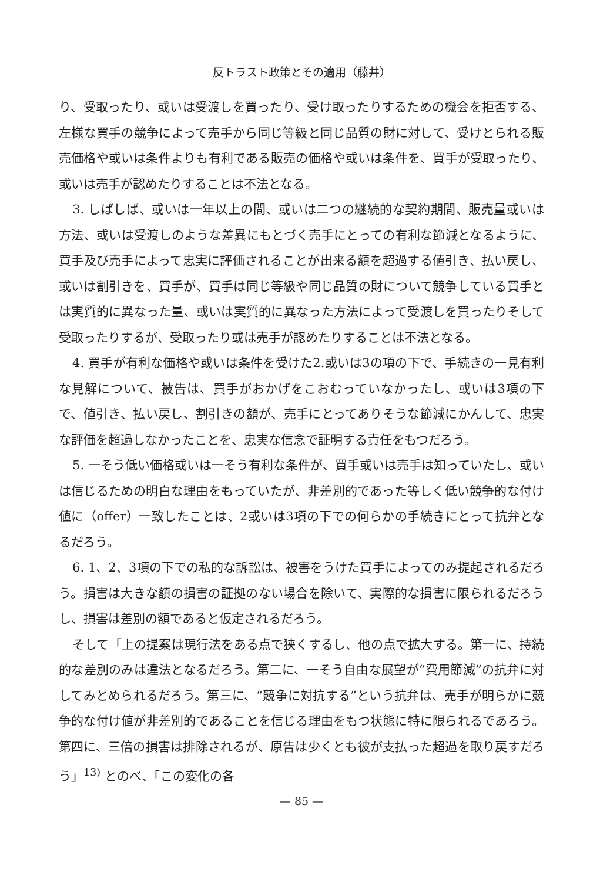反トラスト政策とその適用（藤井）
り、受取ったり、或いは受渡しを買ったり、受け取ったりするための機会を拒否する、左様な買手の競争によって売手から同じ等級と同じ品質の財に対して、受けとられる販売価格や或いは条件よりも有利である販売の価格や或いは条件を、買手が受取ったり、或いは売手が認めたりすることは不法となる。
3. しばしば、或いは一年以上の間、或いは二つの継続的な契約期間、販売量或いは方法、或いは受渡しのような差異にもとづく売手にとっての有利な節減となるように、買手及び売手によって忠実に評価されることが出来る額を超過する値引き、払い戻し、或いは割引きを、買手が、買手は同じ等級や同じ品質の財について競争している買手とは実質的に異なった量、或いは実質的に異なった方法によって受渡しを買ったりそして受取ったりするが、受取ったり或は売手が認めたりすることは不法となる。
4. 買手が有利な価格や或いは条件を受けた2.或いは3の項の下で、手続きの一見有利な見解について、被告は、買手がおかげをこおむっていなかったし、或いは3項の下で、値引き、払い戻し、割引きの額が、売手にとってありそうな節減にかんして、忠実な評価を超過しなかったことを、忠実な信念で証明する責任をもつだろう。
5. 一そう低い価格或いは一そう有利な条件が、買手或いは売手は知っていたし、或いは信じるための明白な理由をもっていたが、非差別的であった等しく低い競争的な付け値に（offer）一致したことは、2或いは3項の下での何らかの手続きにとって抗弁となるだろう。
6. 1、2、3項の下での私的な訴訟は、被害をうけた買手によってのみ提起されるだろう。損害は大きな額の損害の証拠のない場合を除いて、実際的な損害に限られるだろうし、損害は差別の額であると仮定されるだろう。
そして「上の提案は現行法をある点で狭くするし、他の点で拡大する。第一に、持続的な差別のみは違法となるだろう。第二に、一そう自由な展望が“費用節減”の抗弁に対してみとめられるだろう。第三に、“競争に対抗する”という抗弁は、売手が明らかに競争的な付け値が非差別的であることを信じる理由をもつ状態に特に限られるであろう。第四に、三倍の損害は排除されるが、原告は少くとも彼が支払った超過を取り戻すだろう」<sup>13)</sup> とのべ、「この変化の各
— 85 —